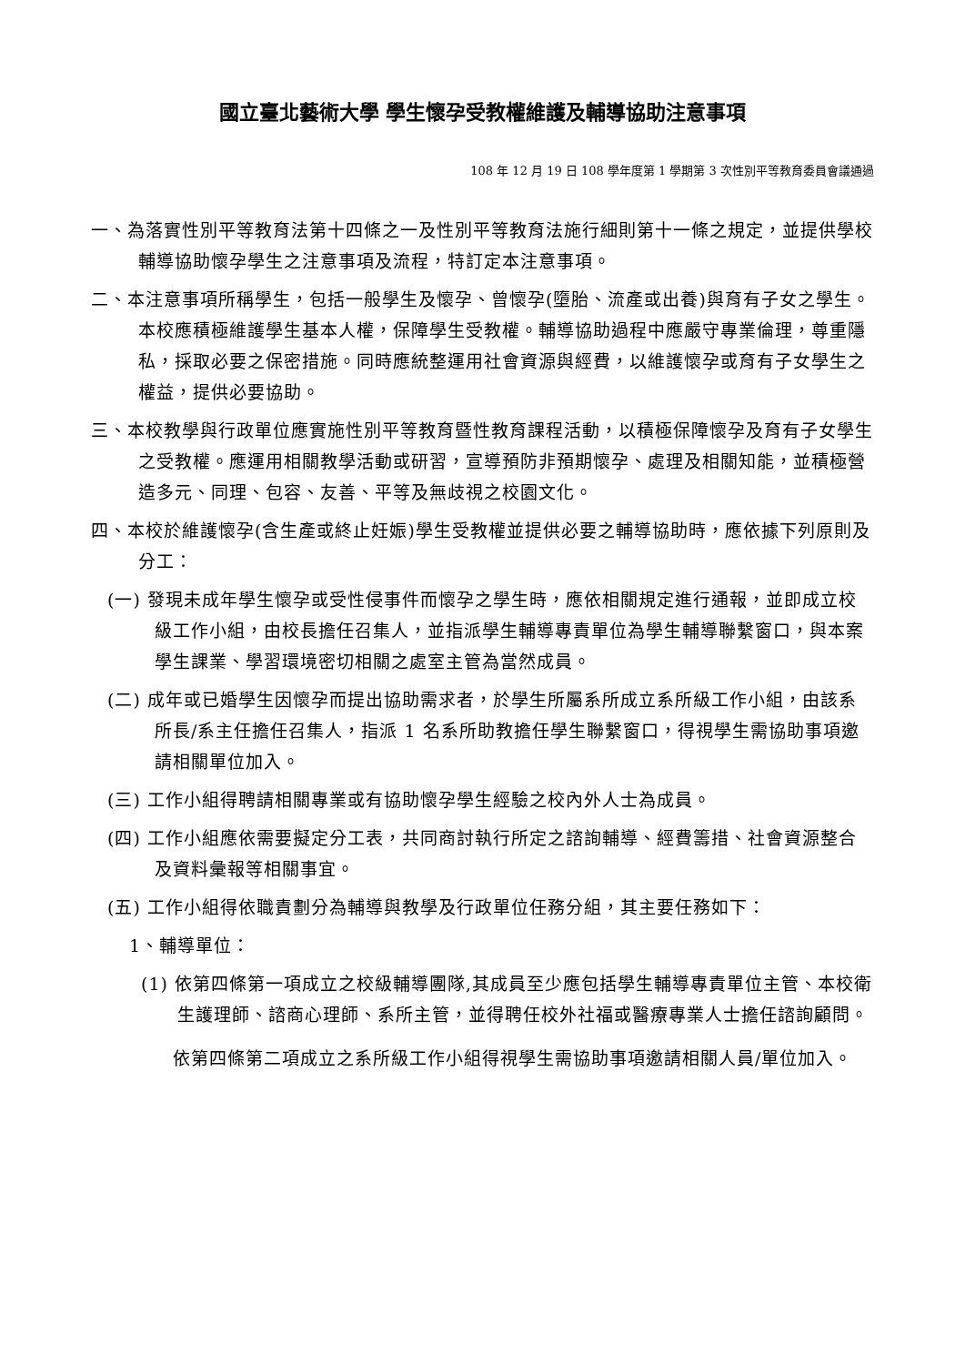國立臺北藝術大學 學生懷孕受教權維護及輔導協助注意事項
108 年 12 月 19 日 108 學年度第 1 學期第 3 次性別平等教育委員會議通過
一、為落實性別平等教育法第十四條之一及性別平等教育法施行細則第十一條之規定，並提供學校輔導協助懷孕學生之注意事項及流程，特訂定本注意事項。
二、本注意事項所稱學生，包括一般學生及懷孕、曾懷孕(墮胎、流產或出養)與育有子女之學生。
本校應積極維護學生基本人權，保障學生受教權。輔導協助過程中應嚴守專業倫理，尊重隱私，採取必要之保密措施。同時應統整運用社會資源與經費，以維護懷孕或育有子女學生之權益，提供必要協助。
三、本校教學與行政單位應實施性別平等教育暨性教育課程活動，以積極保障懷孕及育有子女學生之受教權。應運用相關教學活動或研習，宣導預防非預期懷孕、處理及相關知能，並積極營造多元、同理、包容、友善、平等及無歧視之校園文化。
四、本校於維護懷孕(含生產或終止妊娠)學生受教權並提供必要之輔導協助時，應依據下列原則及分工：
(一) 發現未成年學生懷孕或受性侵事件而懷孕之學生時，應依相關規定進行通報，並即成立校級工作小組，由校長擔任召集人，並指派學生輔導專責單位為學生輔導聯繫窗口，與本案學生課業、學習環境密切相關之處室主管為當然成員。
(二) 成年或已婚學生因懷孕而提出協助需求者，於學生所屬系所成立系所級工作小組，由該系所長/系主任擔任召集人，指派 1 名系所助教擔任學生聯繫窗口，得視學生需協助事項邀請相關單位加入。
(三) 工作小組得聘請相關專業或有協助懷孕學生經驗之校內外人士為成員。
(四) 工作小組應依需要擬定分工表，共同商討執行所定之諮詢輔導、經費籌措、社會資源整合及資料彙報等相關事宜。
(五) 工作小組得依職責劃分為輔導與教學及行政單位任務分組，其主要任務如下：
1、輔導單位：
(1) 依第四條第一項成立之校級輔導團隊,其成員至少應包括學生輔導專責單位主管、本校衛生護理師、諮商心理師、系所主管，並得聘任校外社福或醫療專業人士擔任諮詢顧問。
依第四條第二項成立之系所級工作小組得視學生需協助事項邀請相關人員/單位加入。